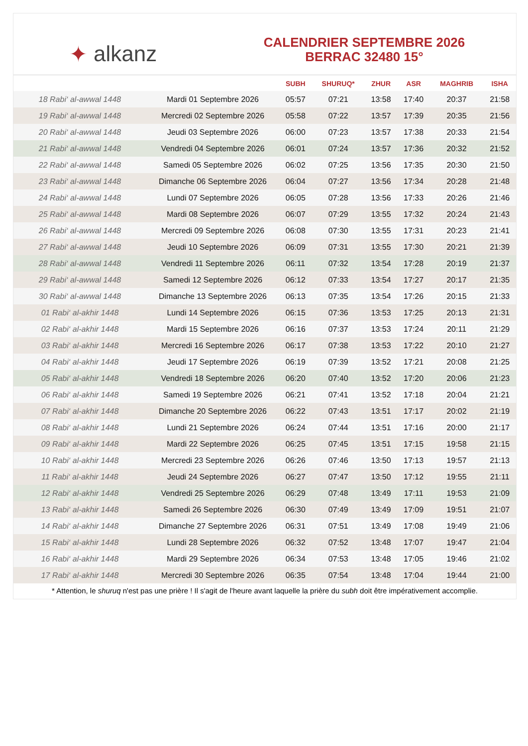✦ alkanz
CALENDRIER SEPTEMBRE 2026
BERRAC 32480 15°
| | | SUBH | SHURUQ* | ZHUR | ASR | MAGHRIB | ISHA |
| --- | --- | --- | --- | --- | --- | --- | --- |
| 18 Rabi‘ al-awwal 1448 | Mardi 01 Septembre 2026 | 05:57 | 07:21 | 13:58 | 17:40 | 20:37 | 21:58 |
| 19 Rabi‘ al-awwal 1448 | Mercredi 02 Septembre 2026 | 05:58 | 07:22 | 13:57 | 17:39 | 20:35 | 21:56 |
| 20 Rabi‘ al-awwal 1448 | Jeudi 03 Septembre 2026 | 06:00 | 07:23 | 13:57 | 17:38 | 20:33 | 21:54 |
| 21 Rabi‘ al-awwal 1448 | Vendredi 04 Septembre 2026 | 06:01 | 07:24 | 13:57 | 17:36 | 20:32 | 21:52 |
| 22 Rabi‘ al-awwal 1448 | Samedi 05 Septembre 2026 | 06:02 | 07:25 | 13:56 | 17:35 | 20:30 | 21:50 |
| 23 Rabi‘ al-awwal 1448 | Dimanche 06 Septembre 2026 | 06:04 | 07:27 | 13:56 | 17:34 | 20:28 | 21:48 |
| 24 Rabi‘ al-awwal 1448 | Lundi 07 Septembre 2026 | 06:05 | 07:28 | 13:56 | 17:33 | 20:26 | 21:46 |
| 25 Rabi‘ al-awwal 1448 | Mardi 08 Septembre 2026 | 06:07 | 07:29 | 13:55 | 17:32 | 20:24 | 21:43 |
| 26 Rabi‘ al-awwal 1448 | Mercredi 09 Septembre 2026 | 06:08 | 07:30 | 13:55 | 17:31 | 20:23 | 21:41 |
| 27 Rabi‘ al-awwal 1448 | Jeudi 10 Septembre 2026 | 06:09 | 07:31 | 13:55 | 17:30 | 20:21 | 21:39 |
| 28 Rabi‘ al-awwal 1448 | Vendredi 11 Septembre 2026 | 06:11 | 07:32 | 13:54 | 17:28 | 20:19 | 21:37 |
| 29 Rabi‘ al-awwal 1448 | Samedi 12 Septembre 2026 | 06:12 | 07:33 | 13:54 | 17:27 | 20:17 | 21:35 |
| 30 Rabi‘ al-awwal 1448 | Dimanche 13 Septembre 2026 | 06:13 | 07:35 | 13:54 | 17:26 | 20:15 | 21:33 |
| 01 Rabi‘ al-akhir 1448 | Lundi 14 Septembre 2026 | 06:15 | 07:36 | 13:53 | 17:25 | 20:13 | 21:31 |
| 02 Rabi‘ al-akhir 1448 | Mardi 15 Septembre 2026 | 06:16 | 07:37 | 13:53 | 17:24 | 20:11 | 21:29 |
| 03 Rabi‘ al-akhir 1448 | Mercredi 16 Septembre 2026 | 06:17 | 07:38 | 13:53 | 17:22 | 20:10 | 21:27 |
| 04 Rabi‘ al-akhir 1448 | Jeudi 17 Septembre 2026 | 06:19 | 07:39 | 13:52 | 17:21 | 20:08 | 21:25 |
| 05 Rabi‘ al-akhir 1448 | Vendredi 18 Septembre 2026 | 06:20 | 07:40 | 13:52 | 17:20 | 20:06 | 21:23 |
| 06 Rabi‘ al-akhir 1448 | Samedi 19 Septembre 2026 | 06:21 | 07:41 | 13:52 | 17:18 | 20:04 | 21:21 |
| 07 Rabi‘ al-akhir 1448 | Dimanche 20 Septembre 2026 | 06:22 | 07:43 | 13:51 | 17:17 | 20:02 | 21:19 |
| 08 Rabi‘ al-akhir 1448 | Lundi 21 Septembre 2026 | 06:24 | 07:44 | 13:51 | 17:16 | 20:00 | 21:17 |
| 09 Rabi‘ al-akhir 1448 | Mardi 22 Septembre 2026 | 06:25 | 07:45 | 13:51 | 17:15 | 19:58 | 21:15 |
| 10 Rabi‘ al-akhir 1448 | Mercredi 23 Septembre 2026 | 06:26 | 07:46 | 13:50 | 17:13 | 19:57 | 21:13 |
| 11 Rabi‘ al-akhir 1448 | Jeudi 24 Septembre 2026 | 06:27 | 07:47 | 13:50 | 17:12 | 19:55 | 21:11 |
| 12 Rabi‘ al-akhir 1448 | Vendredi 25 Septembre 2026 | 06:29 | 07:48 | 13:49 | 17:11 | 19:53 | 21:09 |
| 13 Rabi‘ al-akhir 1448 | Samedi 26 Septembre 2026 | 06:30 | 07:49 | 13:49 | 17:09 | 19:51 | 21:07 |
| 14 Rabi‘ al-akhir 1448 | Dimanche 27 Septembre 2026 | 06:31 | 07:51 | 13:49 | 17:08 | 19:49 | 21:06 |
| 15 Rabi‘ al-akhir 1448 | Lundi 28 Septembre 2026 | 06:32 | 07:52 | 13:48 | 17:07 | 19:47 | 21:04 |
| 16 Rabi‘ al-akhir 1448 | Mardi 29 Septembre 2026 | 06:34 | 07:53 | 13:48 | 17:05 | 19:46 | 21:02 |
| 17 Rabi‘ al-akhir 1448 | Mercredi 30 Septembre 2026 | 06:35 | 07:54 | 13:48 | 17:04 | 19:44 | 21:00 |
* Attention, le shuruq n'est pas une prière ! Il s'agit de l'heure avant laquelle la prière du subh doit être impérativement accomplie.